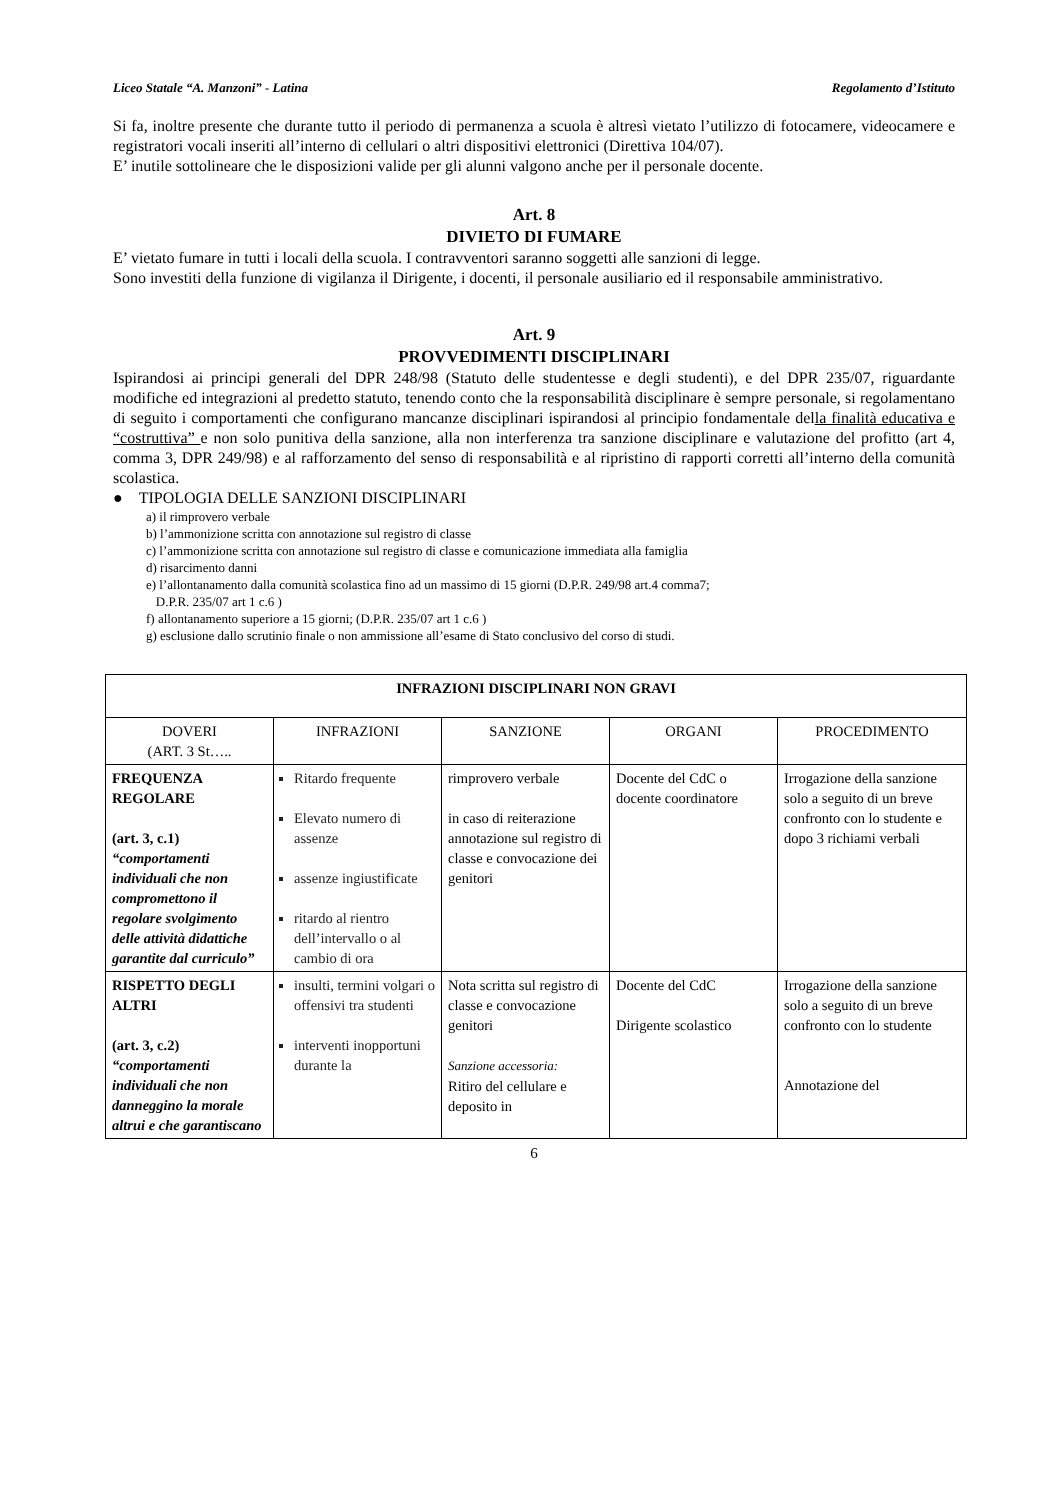Liceo Statale “A. Manzoni” - Latina Regolamento d’Istituto
Si fa, inoltre presente che durante tutto il periodo di permanenza a scuola è altresì vietato l’utilizzo di fotocamere, videocamere e registratori vocali inseriti all’interno di cellulari o altri dispositivi elettronici (Direttiva 104/07).
E’ inutile sottolineare che le disposizioni valide per gli alunni valgono anche per il personale docente.
Art. 8
DIVIETO DI FUMARE
E’ vietato fumare in tutti i locali della scuola. I contravventori saranno soggetti alle sanzioni di legge.
Sono investiti della funzione di vigilanza il Dirigente, i docenti, il personale ausiliario ed il responsabile amministrativo.
Art. 9
PROVVEDIMENTI DISCIPLINARI
Ispirandosi ai principi generali del DPR 248/98 (Statuto delle studentesse e degli studenti), e del DPR 235/07, riguardante modifiche ed integrazioni al predetto statuto, tenendo conto che la responsabilità disciplinare è sempre personale, si regolamentano di seguito i comportamenti che configurano mancanze disciplinari ispirandosi al principio fondamentale della finalità educativa e “costruttiva” e non solo punitiva della sanzione, alla non interferenza tra sanzione disciplinare e valutazione del profitto (art 4, comma 3, DPR 249/98) e al rafforzamento del senso di responsabilità e al ripristino di rapporti corretti all’interno della comunità scolastica.
● TIPOLOGIA DELLE SANZIONI DISCIPLINARI
a) il rimprovero verbale
b) l’ammonizione scritta con annotazione sul registro di classe
c) l’ammonizione scritta con annotazione sul registro di classe e comunicazione immediata alla famiglia
d) risarcimento danni
e) l’allontanamento dalla comunità scolastica fino ad un massimo di 15 giorni (D.P.R. 249/98 art.4 comma7;
D.P.R. 235/07 art 1 c.6 )
f) allontanamento superiore a 15 giorni; (D.P.R. 235/07 art 1 c.6 )
g) esclusione dallo scrutinio finale o non ammissione all’esame di Stato conclusivo del corso di studi.
| INFRAZIONI DISCIPLINARI NON GRAVI | | | | |
| --- | --- | --- | --- | --- |
| DOVERI (ART. 3 St….. | INFRAZIONI | SANZIONE | ORGANI | PROCEDIMENTO |
| FREQUENZA REGOLARE (art. 3, c.1) “comportamenti individuali che non compromettono il regolare svolgimento delle attività didattiche garantite dal curriculo” | Ritardo frequente Elevato numero di assenze assenze ingiustificate ritardo al rientro dell’intervallo o al cambio di ora | rimprovero verbale in caso di reiterazione annotazione sul registro di classe e convocazione dei genitori | Docente del CdC o docente coordinatore | Irrogazione della sanzione solo a seguito di un breve confronto con lo studente e dopo 3 richiami verbali |
| RISPETTO DEGLI ALTRI (art. 3, c.2) “comportamenti individuali che non danneggino la morale altrui e che garantiscano | insulti, termini volgari o offensivi tra studenti interventi inopportuni durante la | Nota scritta sul registro di classe e convocazione genitori Sanzione accessoria: Ritiro del cellulare e deposito in | Docente del CdC Dirigente scolastico | Irrogazione della sanzione solo a seguito di un breve confronto con lo studente Annotazione del |
6